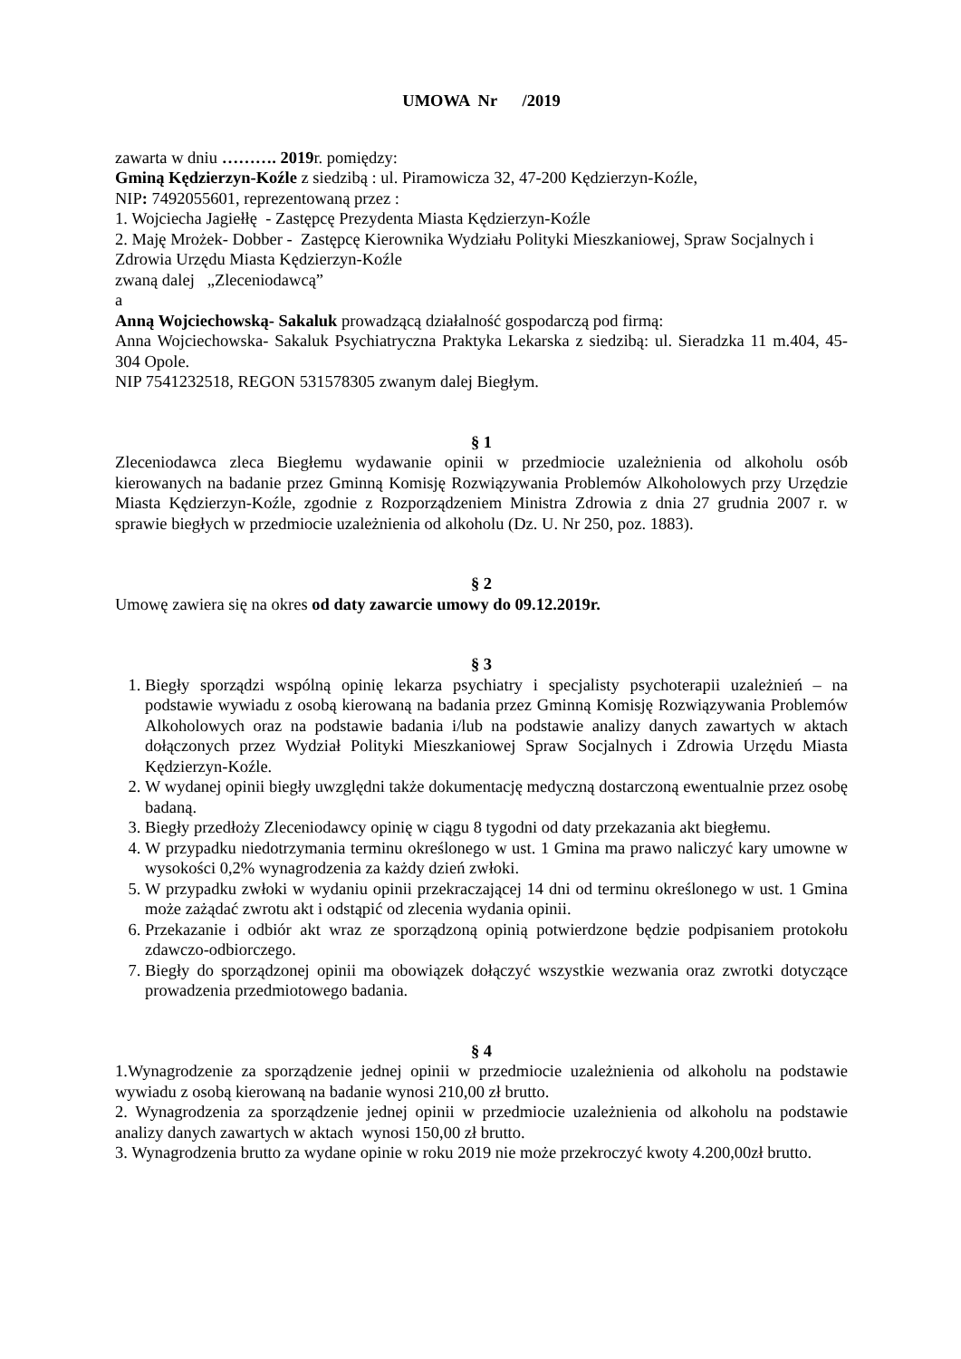UMOWA Nr /2019
zawarta w dniu ………. 2019r. pomiędzy:
Gminą Kędzierzyn-Koźle z siedzibą : ul. Piramowicza 32, 47-200 Kędzierzyn-Koźle,
NIP: 7492055601, reprezentowaną przez :
1. Wojciecha Jagiełłę - Zastępcę Prezydenta Miasta Kędzierzyn-Koźle
2. Maję Mrożek- Dobber - Zastępcę Kierownika Wydziału Polityki Mieszkaniowej, Spraw Socjalnych i Zdrowia Urzędu Miasta Kędzierzyn-Koźle
zwaną dalej „Zleceniodawcą”
a
Anną Wojciechowską- Sakaluk prowadzącą działalność gospodarczą pod firmą:
Anna Wojciechowska- Sakaluk Psychiatryczna Praktyka Lekarska z siedzibą: ul. Sieradzka 11 m.404, 45-304 Opole.
NIP 7541232518, REGON 531578305 zwanym dalej Biegłym.
§ 1
Zleceniodawca zleca Biegłemu wydawanie opinii w przedmiocie uzależnienia od alkoholu osób kierowanych na badanie przez Gminną Komisję Rozwiązywania Problemów Alkoholowych przy Urzędzie Miasta Kędzierzyn-Koźle, zgodnie z Rozporządzeniem Ministra Zdrowia z dnia 27 grudnia 2007 r. w sprawie biegłych w przedmiocie uzależnienia od alkoholu (Dz. U. Nr 250, poz. 1883).
§ 2
Umowę zawiera się na okres od daty zawarcie umowy do 09.12.2019r.
§ 3
1. Biegły sporządzi wspólną opinię lekarza psychiatry i specjalisty psychoterapii uzależnień – na podstawie wywiadu z osobą kierowaną na badania przez Gminną Komisję Rozwiązywania Problemów Alkoholowych oraz na podstawie badania i/lub na podstawie analizy danych zawartych w aktach dołączonych przez Wydział Polityki Mieszkaniowej Spraw Socjalnych i Zdrowia Urzędu Miasta Kędzierzyn-Koźle.
2. W wydanej opinii biegły uwzględni także dokumentację medyczną dostarczoną ewentualnie przez osobę badaną.
3. Biegły przedłoży Zleceniodawcy opinię w ciągu 8 tygodni od daty przekazania akt biegłemu.
4. W przypadku niedotrzymania terminu określonego w ust. 1 Gmina ma prawo naliczyć kary umowne w wysokości 0,2% wynagrodzenia za każdy dzień zwłoki.
5. W przypadku zwłoki w wydaniu opinii przekraczającej 14 dni od terminu określonego w ust. 1 Gmina może zażądać zwrotu akt i odstąpić od zlecenia wydania opinii.
6. Przekazanie i odbiór akt wraz ze sporządzoną opinią potwierdzone będzie podpisaniem protokołu zdawczo-odbiorczego.
7. Biegły do sporządzonej opinii ma obowiązek dołączyć wszystkie wezwania oraz zwrotki dotyczące prowadzenia przedmiotowego badania.
§ 4
1.Wynagrodzenie za sporządzenie jednej opinii w przedmiocie uzależnienia od alkoholu na podstawie wywiadu z osobą kierowaną na badanie wynosi 210,00 zł brutto.
2. Wynagrodzenia za sporządzenie jednej opinii w przedmiocie uzależnienia od alkoholu na podstawie analizy danych zawartych w aktach wynosi 150,00 zł brutto.
3. Wynagrodzenia brutto za wydane opinie w roku 2019 nie może przekroczyć kwoty 4.200,00zł brutto.